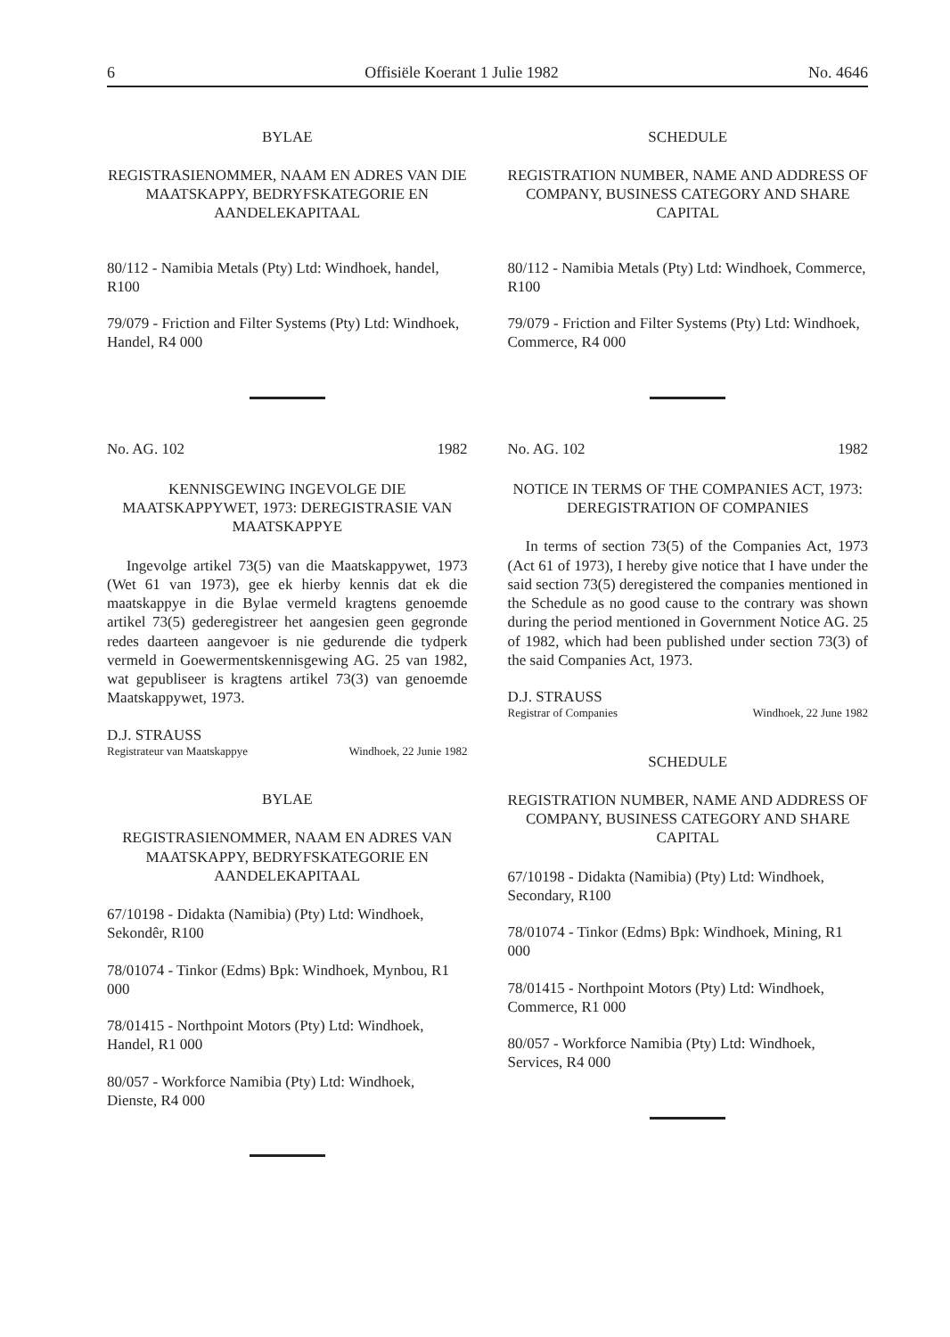6 Offisiële Koerant 1 Julie 1982 No. 4646
BYLAE
REGISTRASIENOMMER, NAAM EN ADRES VAN DIE MAATSKAPPY, BEDRYFSKATEGORIE EN AANDELEKAPITAAL
80/112 - Namibia Metals (Pty) Ltd: Windhoek, handel, R100
79/079 - Friction and Filter Systems (Pty) Ltd: Windhoek, Handel, R4 000
No. AG. 102 1982
KENNISGEWING INGEVOLGE DIE MAATSKAPPYWET, 1973: DEREGISTRASIE VAN MAATSKAPPYE
Ingevolge artikel 73(5) van die Maatskappywet, 1973 (Wet 61 van 1973), gee ek hierby kennis dat ek die maatskappye in die Bylae vermeld kragtens genoemde artikel 73(5) gederegistreer het aangesien geen gegronde redes daarteen aangevoer is nie gedurende die tydperk vermeld in Goewermentskennisgewing AG. 25 van 1982, wat gepubliseer is kragtens artikel 73(3) van genoemde Maatskappywet, 1973.
D.J. STRAUSS
Registrateur van Maatskappye Windhoek, 22 Junie 1982
BYLAE
REGISTRASIENOMMER, NAAM EN ADRES VAN MAATSKAPPY, BEDRYFSKATEGORIE EN AANDELEKAPITAAL
67/10198 - Didakta (Namibia) (Pty) Ltd: Windhoek, Sekondêr, R100
78/01074 - Tinkor (Edms) Bpk: Windhoek, Mynbou, R1 000
78/01415 - Northpoint Motors (Pty) Ltd: Windhoek, Handel, R1 000
80/057 - Workforce Namibia (Pty) Ltd: Windhoek, Dienste, R4 000
SCHEDULE
REGISTRATION NUMBER, NAME AND ADDRESS OF COMPANY, BUSINESS CATEGORY AND SHARE CAPITAL
80/112 - Namibia Metals (Pty) Ltd: Windhoek, Commerce, R100
79/079 - Friction and Filter Systems (Pty) Ltd: Windhoek, Commerce, R4 000
No. AG. 102 1982
NOTICE IN TERMS OF THE COMPANIES ACT, 1973: DEREGISTRATION OF COMPANIES
In terms of section 73(5) of the Companies Act, 1973 (Act 61 of 1973), I hereby give notice that I have under the said section 73(5) deregistered the companies mentioned in the Schedule as no good cause to the contrary was shown during the period mentioned in Government Notice AG. 25 of 1982, which had been published under section 73(3) of the said Companies Act, 1973.
D.J. STRAUSS
Registrar of Companies Windhoek, 22 June 1982
SCHEDULE
REGISTRATION NUMBER, NAME AND ADDRESS OF COMPANY, BUSINESS CATEGORY AND SHARE CAPITAL
67/10198 - Didakta (Namibia) (Pty) Ltd: Windhoek, Secondary, R100
78/01074 - Tinkor (Edms) Bpk: Windhoek, Mining, R1 000
78/01415 - Northpoint Motors (Pty) Ltd: Windhoek, Commerce, R1 000
80/057 - Workforce Namibia (Pty) Ltd: Windhoek, Services, R4 000